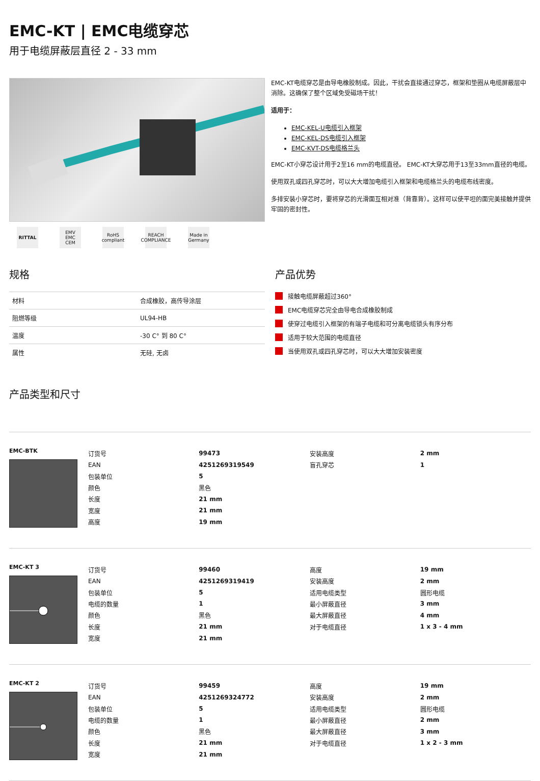EMC-KT | EMC电缆穿芯
用于电缆屏蔽层直径 2 - 33 mm
RITTAL EMV EMC CEM
RoHS compliant
REACH COMPLIANCE
Made in Germany
EMC-KT电缆穿芯是由导电橡胶制成。因此，干扰会直接通过穿芯，框架和垫圈从电缆屏蔽层中消除。这确保了整个区域免受磁场干扰！
适用于：
EMC-KEL-U电缆引入框架
EMC-KEL-DS电缆引入框架
EMC-KVT-DS电缆格兰头
EMC-KT小穿芯设计用于2至16 mm的电缆直径。 EMC-KT大穿芯用于13至33mm直径的电缆。
使用双孔或四孔穿芯时，可以大大增加电缆引入框架和电缆格兰头的电缆布线密度。
多排安装小穿芯时，要将穿芯的光滑面互相对准（背靠背）。这样可以使平坦的面完美接触并提供牢固的密封性。
规格
| 材料 | 合成橡胶，高传导涂层 |
| 阻燃等级 | UL94-HB |
| 温度 | -30 C° 到 80 C° |
| 属性 | 无硅, 无卤 |
产品优势
接触电缆屏蔽超过360°
EMC电缆穿芯完全由导电合成橡胶制成
使穿过电缆引入框架的有端子电缆和可分离电缆锁头有序分布
适用于较大范围的电缆直径
当使用双孔或四孔穿芯时，可以大大增加安装密度
产品类型和尺寸
EMC-BTK
| 订货号 | 99473 | 安装高度 | 2 mm |
| EAN | 4251269319549 | 盲孔穿芯 | 1 |
| 包装单位 | 5 | | |
| 颜色 | 黑色 | | |
| 长度 | 21 mm | | |
| 宽度 | 21 mm | | |
| 高度 | 19 mm | | |
EMC-KT 3
| 订货号 | 99460 | 高度 | 19 mm |
| EAN | 4251269319419 | 安装高度 | 2 mm |
| 包装单位 | 5 | 适用电缆类型 | 圆形电缆 |
| 电缆的数量 | 1 | 最小屏蔽直径 | 3 mm |
| 颜色 | 黑色 | 最大屏蔽直径 | 4 mm |
| 长度 | 21 mm | 对于电缆直径 | 1 x 3 - 4 mm |
| 宽度 | 21 mm | | |
EMC-KT 2
| 订货号 | 99459 | 高度 | 19 mm |
| EAN | 4251269324772 | 安装高度 | 2 mm |
| 包装单位 | 5 | 适用电缆类型 | 圆形电缆 |
| 电缆的数量 | 1 | 最小屏蔽直径 | 2 mm |
| 颜色 | 黑色 | 最大屏蔽直径 | 3 mm |
| 长度 | 21 mm | 对于电缆直径 | 1 x 2 - 3 mm |
| 宽度 | 21 mm | | |